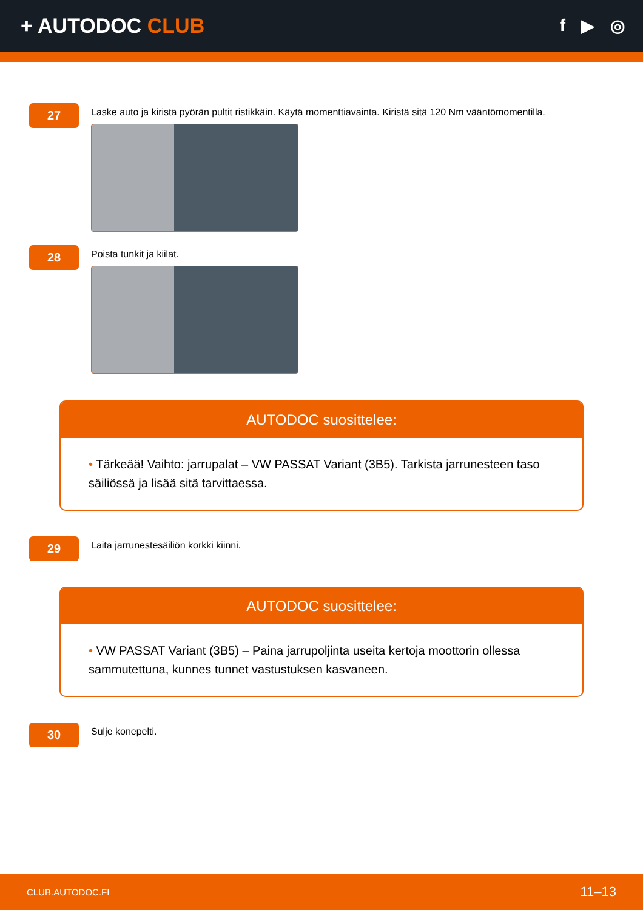+ AUTODOC CLUB
f ▶ ◎
27
Laske auto ja kiristä pyörän pultit ristikkäin. Käytä momenttiavainta. Kiristä sitä 120 Nm vääntömomentilla.
28
Poista tunkit ja kiilat.
AUTODOC suosittelee:
• Tärkeää! Vaihto: jarrupalat – VW PASSAT Variant (3B5). Tarkista jarrunesteen taso säiliössä ja lisää sitä tarvittaessa.
29
Laita jarrunestesäiliön korkki kiinni.
AUTODOC suosittelee:
• VW PASSAT Variant (3B5) – Paina jarrupoljinta useita kertoja moottorin ollessa sammutettuna, kunnes tunnet vastustuksen kasvaneen.
30
Sulje konepelti.
CLUB.AUTODOC.FI 11–13